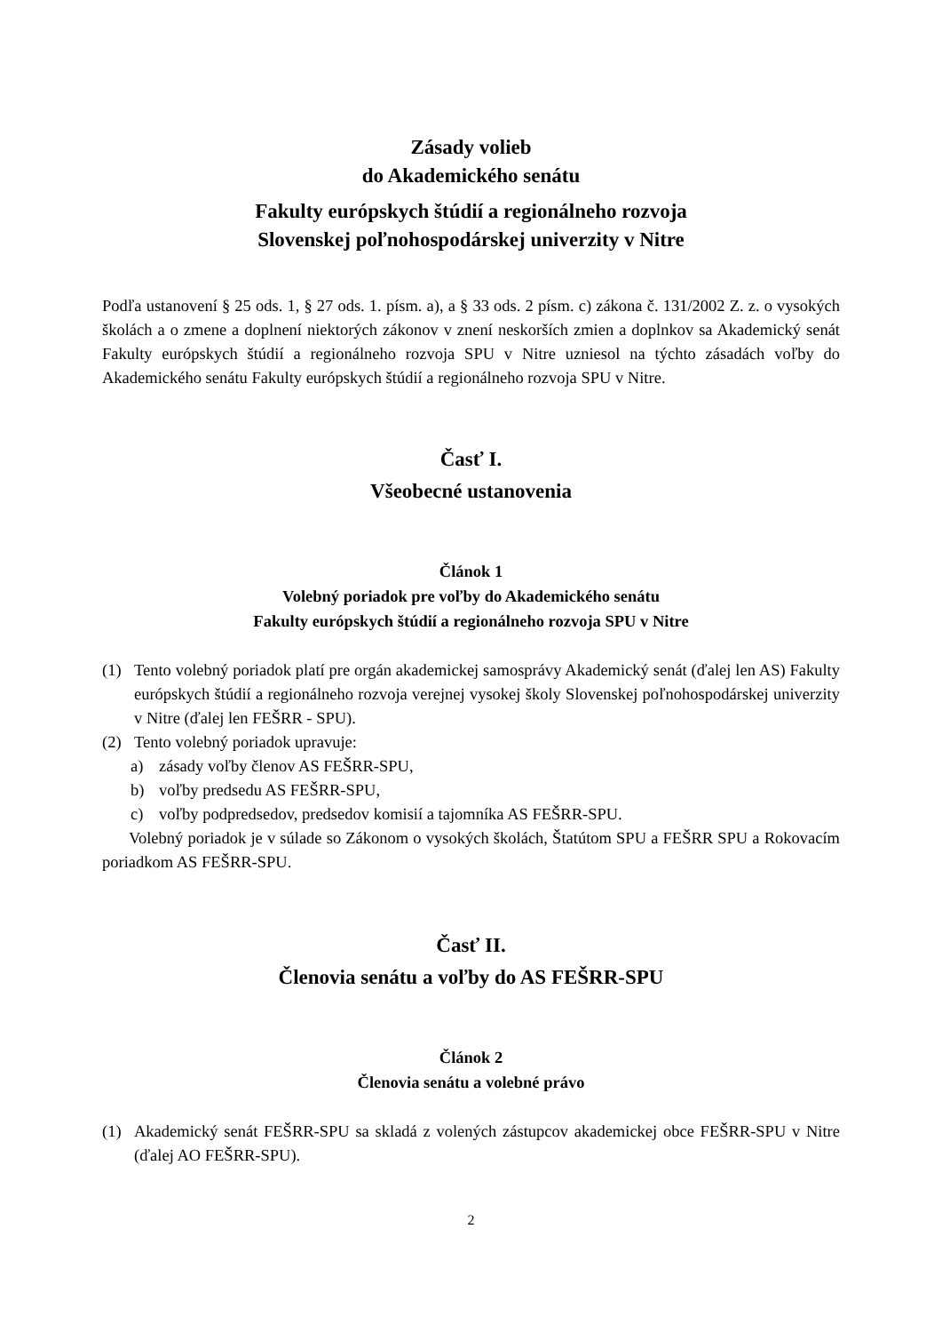Zásady volieb
do Akademického senátu
Fakulty európskych štúdií a regionálneho rozvoja
Slovenskej poľnohospodárskej univerzity v Nitre
Podľa ustanovení § 25 ods. 1, § 27 ods. 1. písm. a), a § 33 ods. 2 písm. c) zákona č. 131/2002 Z. z. o vysokých školách a o zmene a doplnení niektorých zákonov v znení neskorších zmien a doplnkov sa Akademický senát Fakulty európskych štúdií a regionálneho rozvoja SPU v Nitre uzniesol na týchto zásadách voľby do Akademického senátu Fakulty európskych štúdií a regionálneho rozvoja SPU v Nitre.
Časť I.
Všeobecné ustanovenia
Článok 1
Volebný poriadok pre voľby do Akademického senátu
Fakulty európskych štúdií a regionálneho rozvoja SPU v Nitre
(1) Tento volebný poriadok platí pre orgán akademickej samosprávy Akademický senát (ďalej len AS) Fakulty európskych štúdií a regionálneho rozvoja verejnej vysokej školy Slovenskej poľnohospodárskej univerzity v Nitre (ďalej len FEŠRR - SPU).
(2) Tento volebný poriadok upravuje:
a) zásady voľby členov AS FEŠRR-SPU,
b) voľby predsedu AS FEŠRR-SPU,
c) voľby podpredsedov, predsedov komisií a tajomníka AS FEŠRR-SPU.
Volebný poriadok je v súlade so Zákonom o vysokých školách, Štatútom SPU a FEŠRR SPU a Rokovacím poriadkom AS FEŠRR-SPU.
Časť II.
Členovia senátu a voľby do AS FEŠRR-SPU
Článok 2
Členovia senátu a volebné právo
(1) Akademický senát FEŠRR-SPU sa skladá z volených zástupcov akademickej obce FEŠRR-SPU v Nitre (ďalej AO FEŠRR-SPU).
2